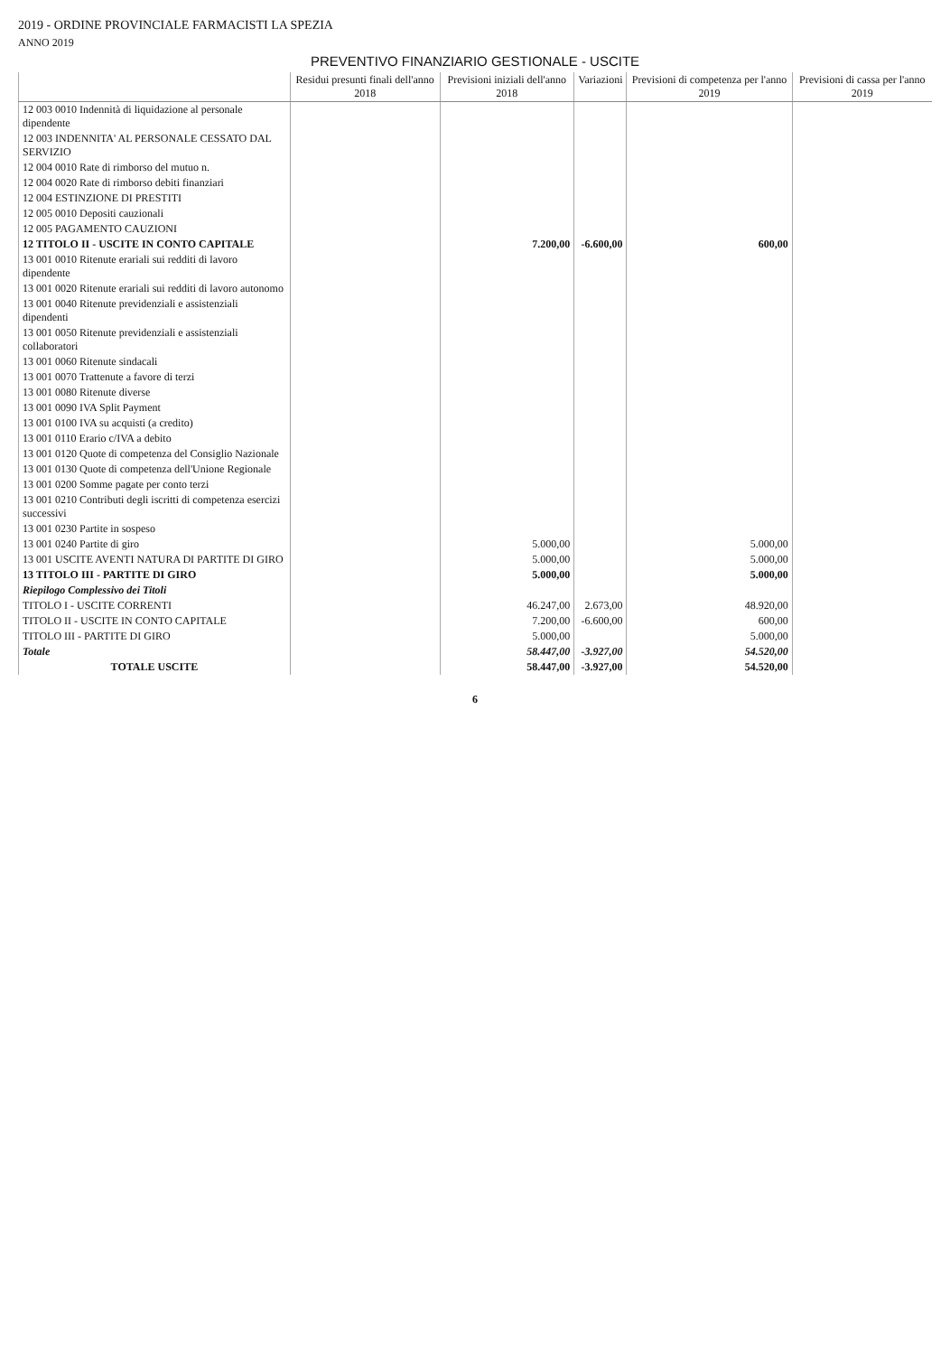2019 - ORDINE PROVINCIALE FARMACISTI LA SPEZIA
ANNO 2019
PREVENTIVO FINANZIARIO GESTIONALE - USCITE
| | Residui presunti finali dell'anno 2018 | Previsioni iniziali dell'anno 2018 | Variazioni | Previsioni di competenza per l'anno 2019 | Previsioni di cassa per l'anno 2019 |
| --- | --- | --- | --- | --- | --- |
| 12 003 0010 Indennità di liquidazione al personale dipendente | | | | | |
| 12 003 INDENNITA' AL PERSONALE CESSATO DAL SERVIZIO | | | | | |
| 12 004 0010 Rate di rimborso del mutuo n. | | | | | |
| 12 004 0020 Rate di rimborso debiti finanziari | | | | | |
| 12 004 ESTINZIONE DI PRESTITI | | | | | |
| 12 005 0010 Depositi cauzionali | | | | | |
| 12 005 PAGAMENTO CAUZIONI | | | | | |
| 12 TITOLO II - USCITE IN CONTO CAPITALE | | 7.200,00 | -6.600,00 | 600,00 | |
| 13 001 0010 Ritenute erariali sui redditi di lavoro dipendente | | | | | |
| 13 001 0020 Ritenute erariali sui redditi di lavoro autonomo | | | | | |
| 13 001 0040 Ritenute previdenziali e assistenziali dipendenti | | | | | |
| 13 001 0050 Ritenute previdenziali e assistenziali collaboratori | | | | | |
| 13 001 0060 Ritenute sindacali | | | | | |
| 13 001 0070 Trattenute a favore di terzi | | | | | |
| 13 001 0080 Ritenute diverse | | | | | |
| 13 001 0090 IVA Split Payment | | | | | |
| 13 001 0100 IVA su acquisti (a credito) | | | | | |
| 13 001 0110 Erario c/IVA a debito | | | | | |
| 13 001 0120 Quote di competenza del Consiglio Nazionale | | | | | |
| 13 001 0130 Quote di competenza dell'Unione Regionale | | | | | |
| 13 001 0200 Somme pagate per conto terzi | | | | | |
| 13 001 0210 Contributi degli iscritti di competenza esercizi successivi | | | | | |
| 13 001 0230 Partite in sospeso | | | | | |
| 13 001 0240 Partite di giro | | 5.000,00 | | 5.000,00 | |
| 13 001 USCITE AVENTI NATURA DI PARTITE DI GIRO | | 5.000,00 | | 5.000,00 | |
| 13 TITOLO III - PARTITE DI GIRO | | 5.000,00 | | 5.000,00 | |
| Riepilogo Complessivo dei Titoli | | | | | |
| TITOLO I - USCITE CORRENTI | | 46.247,00 | 2.673,00 | 48.920,00 | |
| TITOLO II - USCITE IN CONTO CAPITALE | | 7.200,00 | -6.600,00 | 600,00 | |
| TITOLO III - PARTITE DI GIRO | | 5.000,00 | | 5.000,00 | |
| Totale | | 58.447,00 | -3.927,00 | 54.520,00 | |
| TOTALE USCITE | | 58.447,00 | -3.927,00 | 54.520,00 | |
6